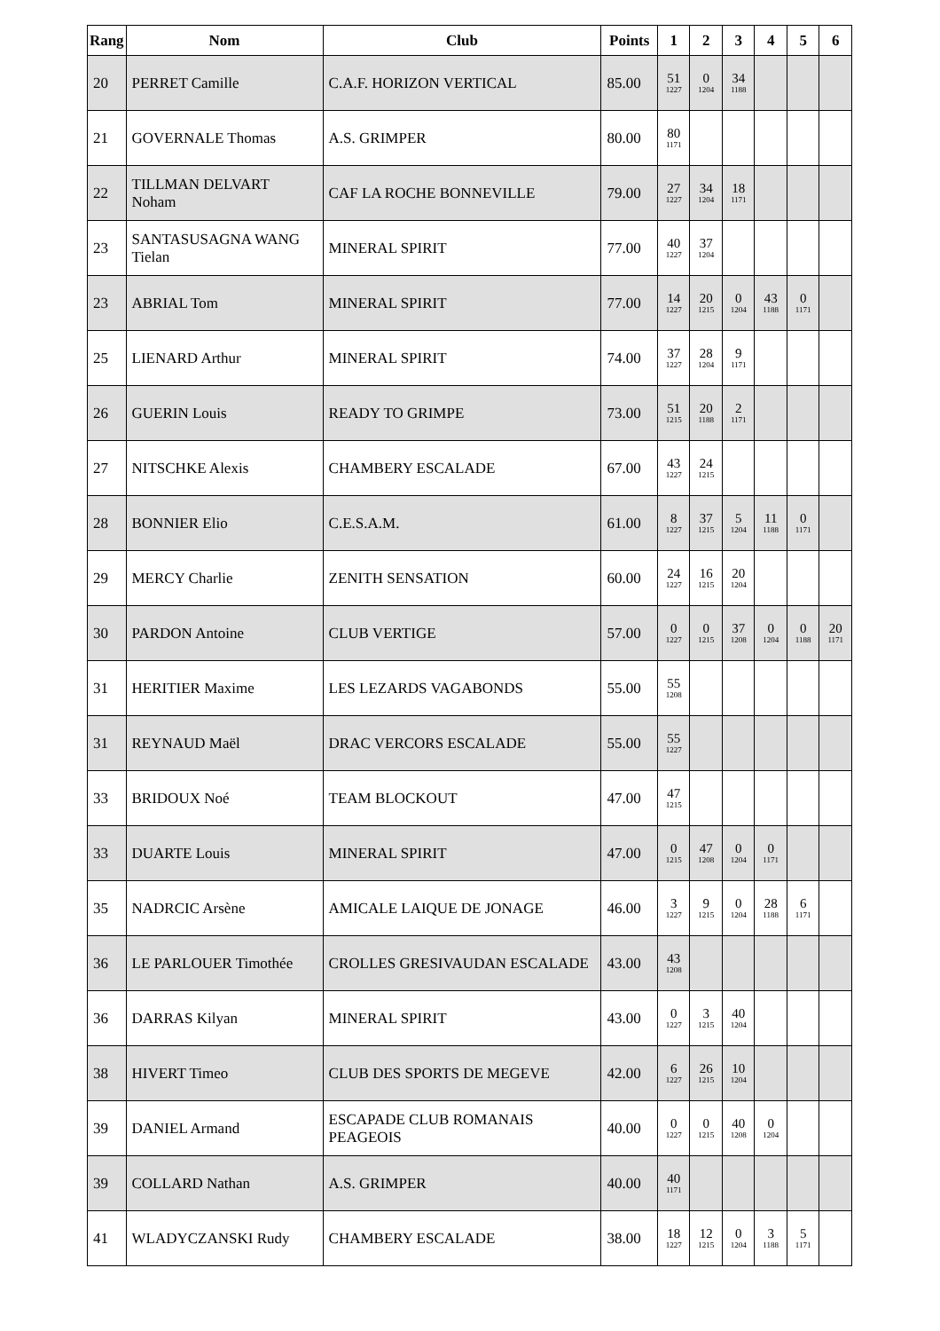| Rang | Nom | Club | Points | 1 | 2 | 3 | 4 | 5 | 6 |
| --- | --- | --- | --- | --- | --- | --- | --- | --- | --- |
| 20 | PERRET Camille | C.A.F. HORIZON VERTICAL | 85.00 | 51 1227 | 0 1204 | 34 1188 | | | |
| 21 | GOVERNALE Thomas | A.S. GRIMPER | 80.00 | 80 1171 | | | | | |
| 22 | TILLMAN DELVART Noham | CAF LA ROCHE BONNEVILLE | 79.00 | 27 1227 | 34 1204 | 18 1171 | | | |
| 23 | SANTASUSAGNA WANG Tielan | MINERAL SPIRIT | 77.00 | 40 1227 | 37 1204 | | | | |
| 23 | ABRIAL Tom | MINERAL SPIRIT | 77.00 | 14 1227 | 20 1215 | 0 1204 | 43 1188 | 0 1171 | |
| 25 | LIENARD Arthur | MINERAL SPIRIT | 74.00 | 37 1227 | 28 1204 | 9 1171 | | | |
| 26 | GUERIN Louis | READY TO GRIMPE | 73.00 | 51 1215 | 20 1188 | 2 1171 | | | |
| 27 | NITSCHKE Alexis | CHAMBERY ESCALADE | 67.00 | 43 1227 | 24 1215 | | | | |
| 28 | BONNIER Elio | C.E.S.A.M. | 61.00 | 8 1227 | 37 1215 | 5 1204 | 11 1188 | 0 1171 | |
| 29 | MERCY Charlie | ZENITH SENSATION | 60.00 | 24 1227 | 16 1215 | 20 1204 | | | |
| 30 | PARDON Antoine | CLUB VERTIGE | 57.00 | 0 1227 | 0 1215 | 37 1208 | 0 1204 | 0 1188 | 20 1171 |
| 31 | HERITIER Maxime | LES LEZARDS VAGABONDS | 55.00 | 55 1208 | | | | | |
| 31 | REYNAUD Maël | DRAC VERCORS ESCALADE | 55.00 | 55 1227 | | | | | |
| 33 | BRIDOUX Noé | TEAM BLOCKOUT | 47.00 | 47 1215 | | | | | |
| 33 | DUARTE Louis | MINERAL SPIRIT | 47.00 | 0 1215 | 47 1208 | 0 1204 | 0 1171 | | |
| 35 | NADRCIC Arsène | AMICALE LAIQUE DE JONAGE | 46.00 | 3 1227 | 9 1215 | 0 1204 | 28 1188 | 6 1171 | |
| 36 | LE PARLOUER Timothée | CROLLES GRESIVAUDAN ESCALADE | 43.00 | 43 1208 | | | | | |
| 36 | DARRAS Kilyan | MINERAL SPIRIT | 43.00 | 0 1227 | 3 1215 | 40 1204 | | | |
| 38 | HIVERT Timeo | CLUB DES SPORTS DE MEGEVE | 42.00 | 6 1227 | 26 1215 | 10 1204 | | | |
| 39 | DANIEL Armand | ESCAPADE CLUB ROMANAIS PEAGEOIS | 40.00 | 0 1227 | 0 1215 | 40 1208 | 0 1204 | | |
| 39 | COLLARD Nathan | A.S. GRIMPER | 40.00 | 40 1171 | | | | | |
| 41 | WLADYCZANSKI Rudy | CHAMBERY ESCALADE | 38.00 | 18 1227 | 12 1215 | 0 1204 | 3 1188 | 5 1171 | |